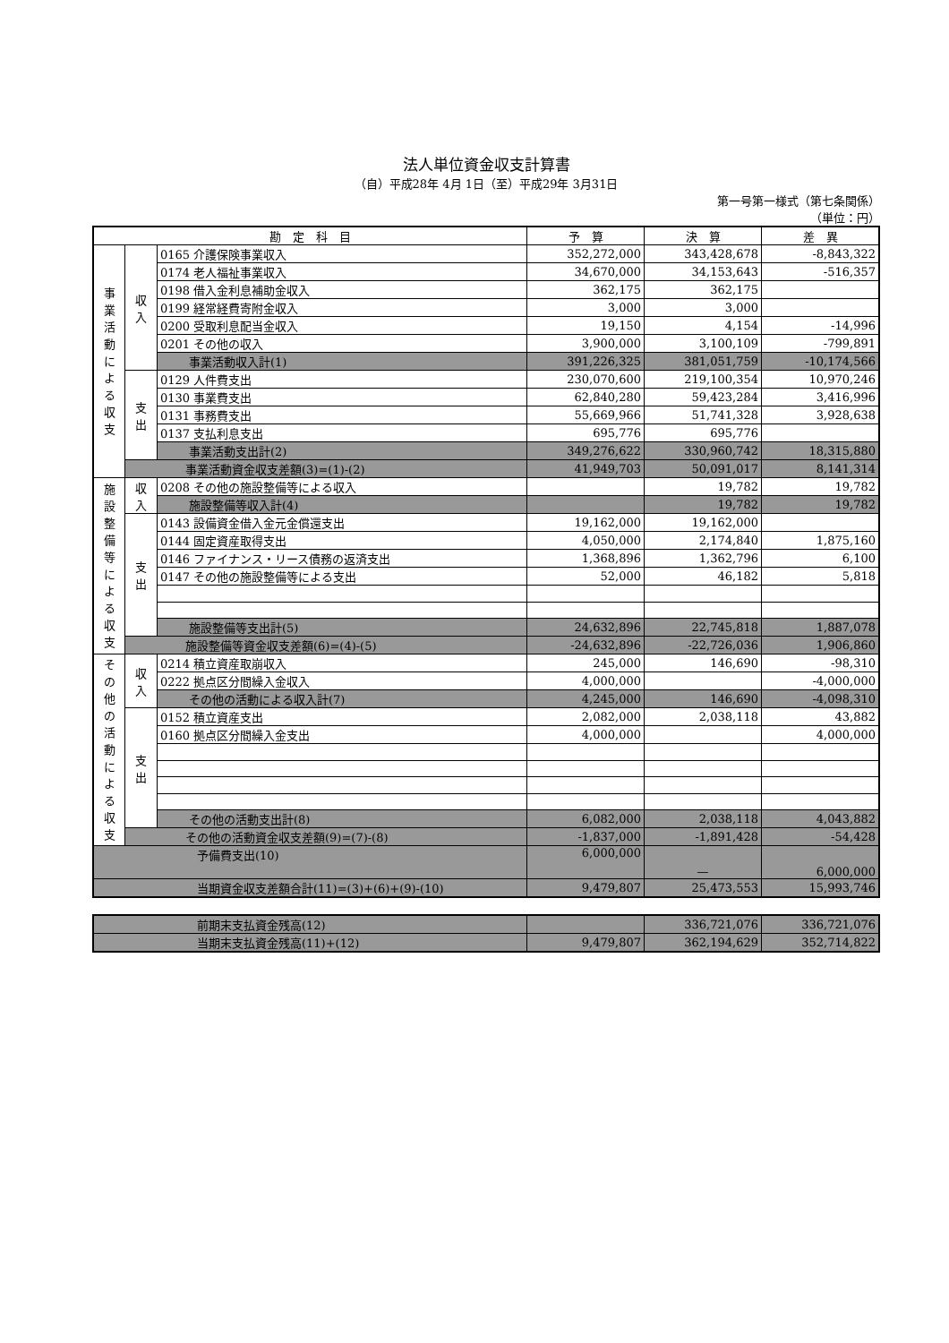法人単位資金収支計算書
（自）平成28年 4月 1日（至）平成29年 3月31日
第一号第一様式（第七条関係）
（単位：円）
| 勘 定 科 目 | | | 予 算 | 決 算 | 差 異 |
| --- | --- | --- | --- | --- | --- |
| 事 業 活 動 に よ る 収 支 | 収 入 | 0165 介護保険事業収入 | 352,272,000 | 343,428,678 | -8,843,322 |
| | | 0174 老人福祉事業収入 | 34,670,000 | 34,153,643 | -516,357 |
| | | 0198 借入金利息補助金収入 | 362,175 | 362,175 | |
| | | 0199 経常経費寄附金収入 | 3,000 | 3,000 | |
| | | 0200 受取利息配当金収入 | 19,150 | 4,154 | -14,996 |
| | | 0201 その他の収入 | 3,900,000 | 3,100,109 | -799,891 |
| | | 事業活動収入計(1) | 391,226,325 | 381,051,759 | -10,174,566 |
| | 支 出 | 0129 人件費支出 | 230,070,600 | 219,100,354 | 10,970,246 |
| | | 0130 事業費支出 | 62,840,280 | 59,423,284 | 3,416,996 |
| | | 0131 事務費支出 | 55,669,966 | 51,741,328 | 3,928,638 |
| | | 0137 支払利息支出 | 695,776 | 695,776 | |
| | | 事業活動支出計(2) | 349,276,622 | 330,960,742 | 18,315,880 |
| | 事業活動資金収支差額(3)=(1)-(2) | | 41,949,703 | 50,091,017 | 8,141,314 |
| 施 設 整 備 等 に よ る 収 支 | 収 入 | 0208 その他の施設整備等による収入 | | 19,782 | 19,782 |
| | | 施設整備等収入計(4) | | 19,782 | 19,782 |
| | 支 出 | 0143 設備資金借入金元金償還支出 | 19,162,000 | 19,162,000 | |
| | | 0144 固定資産取得支出 | 4,050,000 | 2,174,840 | 1,875,160 |
| | | 0146 ファイナンス・リース債務の返済支出 | 1,368,896 | 1,362,796 | 6,100 |
| | | 0147 その他の施設整備等による支出 | 52,000 | 46,182 | 5,818 |
| | | 施設整備等支出計(5) | 24,632,896 | 22,745,818 | 1,887,078 |
| | 施設整備等資金収支差額(6)=(4)-(5) | | -24,632,896 | -22,726,036 | 1,906,860 |
| そ の 他 の 活 動 に よ る 収 支 | 収 入 | 0214 積立資産取崩収入 | 245,000 | 146,690 | -98,310 |
| | | 0222 拠点区分間繰入金収入 | 4,000,000 | | -4,000,000 |
| | | その他の活動による収入計(7) | 4,245,000 | 146,690 | -4,098,310 |
| | 支 出 | 0152 積立資産支出 | 2,082,000 | 2,038,118 | 43,882 |
| | | 0160 拠点区分間繰入金支出 | 4,000,000 | | 4,000,000 |
| | | その他の活動支出計(8) | 6,082,000 | 2,038,118 | 4,043,882 |
| | その他の活動資金収支差額(9)=(7)-(8) | | -1,837,000 | -1,891,428 | -54,428 |
| 予備費支出(10) | | | 6,000,000 | — | 6,000,000 |
| 当期資金収支差額合計(11)=(3)+(6)+(9)-(10) | | | 9,479,807 | 25,473,553 | 15,993,746 |
| 前期末支払資金残高(12) | | 336,721,076 | 336,721,076 |
| 当期末支払資金残高(11)+(12) | 9,479,807 | 362,194,629 | 352,714,822 |